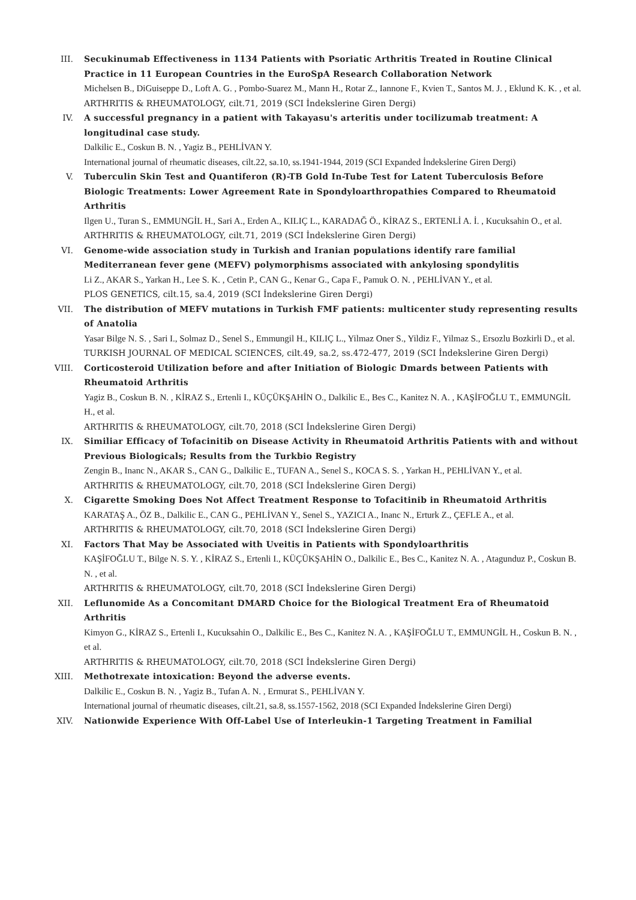III. Secukinumab Effectiveness in 1134 Patients with Psoriatic Arthritis Treated in Routine Clinical Practice in 11 European Countries in the EuroSpA Research Collaboration Network
Michelsen B., DiGuiseppe D., Loft A. G. , Pombo-Suarez M., Mann H., Rotar Z., Iannone F., Kvien T., Santos M. J. , Eklund K. K. , et al.
ARTHRITIS & RHEUMATOLOGY, cilt.71, 2019 (SCI İndekslerine Giren Dergi)
IV. A successful pregnancy in a patient with Takayasu's arteritis under tocilizumab treatment: A longitudinal case study.
Dalkilic E., Coskun B. N. , Yagiz B., PEHLİVAN Y.
International journal of rheumatic diseases, cilt.22, sa.10, ss.1941-1944, 2019 (SCI Expanded İndekslerine Giren Dergi)
V. Tuberculin Skin Test and Quantiferon (R)-TB Gold In-Tube Test for Latent Tuberculosis Before Biologic Treatments: Lower Agreement Rate in Spondyloarthropathies Compared to Rheumatoid Arthritis
Ilgen U., Turan S., EMMUNGİL H., Sari A., Erden A., KILIÇ L., KARADAĞ Ö., KİRAZ S., ERTENLİ A. İ. , Kucuksahin O., et al.
ARTHRITIS & RHEUMATOLOGY, cilt.71, 2019 (SCI İndekslerine Giren Dergi)
VI. Genome-wide association study in Turkish and Iranian populations identify rare familial Mediterranean fever gene (MEFV) polymorphisms associated with ankylosing spondylitis
Li Z., AKAR S., Yarkan H., Lee S. K. , Cetin P., CAN G., Kenar G., Capa F., Pamuk O. N. , PEHLİVAN Y., et al.
PLOS GENETICS, cilt.15, sa.4, 2019 (SCI İndekslerine Giren Dergi)
VII. The distribution of MEFV mutations in Turkish FMF patients: multicenter study representing results of Anatolia
Yasar Bilge N. S. , Sari I., Solmaz D., Senel S., Emmungil H., KILIÇ L., Yilmaz Oner S., Yildiz F., Yilmaz S., Ersozlu Bozkirli D., et al.
TURKISH JOURNAL OF MEDICAL SCIENCES, cilt.49, sa.2, ss.472-477, 2019 (SCI İndekslerine Giren Dergi)
VIII. Corticosteroid Utilization before and after Initiation of Biologic Dmards between Patients with Rheumatoid Arthritis
Yagiz B., Coskun B. N. , KİRAZ S., Ertenli I., KÜÇÜKŞAHİN O., Dalkilic E., Bes C., Kanitez N. A. , KAŞİFOĞLU T., EMMUNGİL H., et al.
ARTHRITIS & RHEUMATOLOGY, cilt.70, 2018 (SCI İndekslerine Giren Dergi)
IX. Similiar Efficacy of Tofacinitib on Disease Activity in Rheumatoid Arthritis Patients with and without Previous Biologicals; Results from the Turkbio Registry
Zengin B., Inanc N., AKAR S., CAN G., Dalkilic E., TUFAN A., Senel S., KOCA S. S. , Yarkan H., PEHLİVAN Y., et al.
ARTHRITIS & RHEUMATOLOGY, cilt.70, 2018 (SCI İndekslerine Giren Dergi)
X. Cigarette Smoking Does Not Affect Treatment Response to Tofacitinib in Rheumatoid Arthritis
KARATAŞ A., ÖZ B., Dalkilic E., CAN G., PEHLİVAN Y., Senel S., YAZICI A., Inanc N., Erturk Z., ÇEFLE A., et al.
ARTHRITIS & RHEUMATOLOGY, cilt.70, 2018 (SCI İndekslerine Giren Dergi)
XI. Factors That May be Associated with Uveitis in Patients with Spondyloarthritis
KAŞİFOĞLU T., Bilge N. S. Y. , KİRAZ S., Ertenli I., KÜÇÜKŞAHİN O., Dalkilic E., Bes C., Kanitez N. A. , Atagunduz P., Coskun B. N. , et al.
ARTHRITIS & RHEUMATOLOGY, cilt.70, 2018 (SCI İndekslerine Giren Dergi)
XII. Leflunomide As a Concomitant DMARD Choice for the Biological Treatment Era of Rheumatoid Arthritis
Kimyon G., KİRAZ S., Ertenli I., Kucuksahin O., Dalkilic E., Bes C., Kanitez N. A. , KAŞİFOĞLU T., EMMUNGİL H., Coskun B. N. , et al.
ARTHRITIS & RHEUMATOLOGY, cilt.70, 2018 (SCI İndekslerine Giren Dergi)
XIII. Methotrexate intoxication: Beyond the adverse events.
Dalkilic E., Coskun B. N. , Yagiz B., Tufan A. N. , Ermurat S., PEHLİVAN Y.
International journal of rheumatic diseases, cilt.21, sa.8, ss.1557-1562, 2018 (SCI Expanded İndekslerine Giren Dergi)
XIV. Nationwide Experience With Off-Label Use of Interleukin-1 Targeting Treatment in Familial